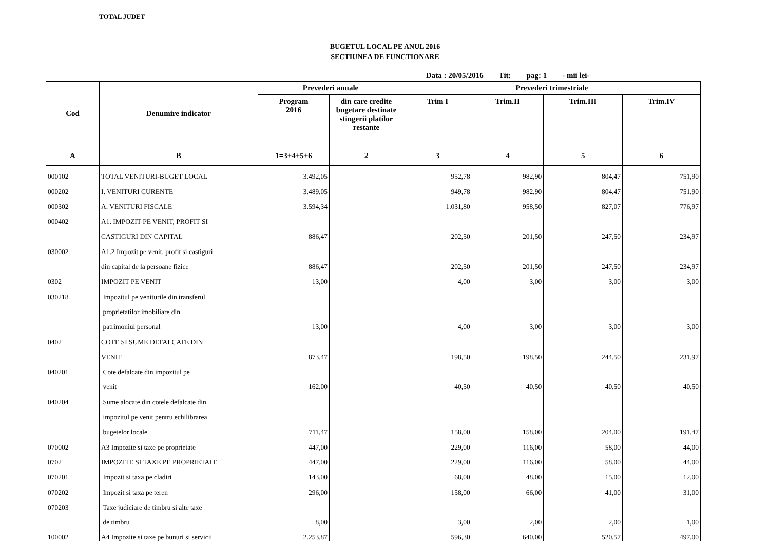TOTAL JUDET
BUGETUL LOCAL PE ANUL 2016
SECTIUNEA DE FUNCTIONARE
Data : 20/05/2016 Tit: pag: 1 - mii lei-
| Cod | Denumire indicator | Prevederi anuale | | Prevederi trimestriale | | | |
| --- | --- | --- | --- | --- | --- | --- | --- |
| | | Program 2016 | din care credite bugetare destinate stingerii platilor restante | Trim I | Trim.II | Trim.III | Trim.IV |
| A | B | 1=3+4+5+6 | 2 | 3 | 4 | 5 | 6 |
| 000102 | TOTAL VENITURI-BUGET LOCAL | 3.492,05 | | 952,78 | 982,90 | 804,47 | 751,90 |
| 000202 | I. VENITURI CURENTE | 3.489,05 | | 949,78 | 982,90 | 804,47 | 751,90 |
| 000302 | A. VENITURI FISCALE | 3.594,34 | | 1.031,80 | 958,50 | 827,07 | 776,97 |
| 000402 | A1. IMPOZIT PE VENIT, PROFIT SI | | | | | | |
| | CASTIGURI DIN CAPITAL | 886,47 | | 202,50 | 201,50 | 247,50 | 234,97 |
| 030002 | A1.2 Impozit pe venit, profit si castiguri | | | | | | |
| | din capital de la persoane fizice | 886,47 | | 202,50 | 201,50 | 247,50 | 234,97 |
| 0302 | IMPOZIT PE VENIT | 13,00 | | 4,00 | 3,00 | 3,00 | 3,00 |
| 030218 | Impozitul pe veniturile din transferul | | | | | | |
| | proprietatilor imobiliare din | | | | | | |
| | patrimoniul personal | 13,00 | | 4,00 | 3,00 | 3,00 | 3,00 |
| 0402 | COTE SI SUME DEFALCATE DIN | | | | | | |
| | VENIT | 873,47 | | 198,50 | 198,50 | 244,50 | 231,97 |
| 040201 | Cote defalcate din impozitul pe | | | | | | |
| | venit | 162,00 | | 40,50 | 40,50 | 40,50 | 40,50 |
| 040204 | Sume alocate din cotele defalcate din | | | | | | |
| | impozitul pe venit pentru echilibrarea | | | | | | |
| | bugetelor locale | 711,47 | | 158,00 | 158,00 | 204,00 | 191,47 |
| 070002 | A3 Impozite si taxe pe proprietate | 447,00 | | 229,00 | 116,00 | 58,00 | 44,00 |
| 0702 | IMPOZITE SI TAXE PE PROPRIETATE | 447,00 | | 229,00 | 116,00 | 58,00 | 44,00 |
| 070201 | Impozit si taxa pe cladiri | 143,00 | | 68,00 | 48,00 | 15,00 | 12,00 |
| 070202 | Impozit si taxa pe teren | 296,00 | | 158,00 | 66,00 | 41,00 | 31,00 |
| 070203 | Taxe judiciare de timbru si alte taxe | | | | | | |
| | de timbru | 8,00 | | 3,00 | 2,00 | 2,00 | 1,00 |
| 100002 | A4 Impozite si taxe pe bunuri si servicii | 2.253,87 | | 596,30 | 640,00 | 520,57 | 497,00 |